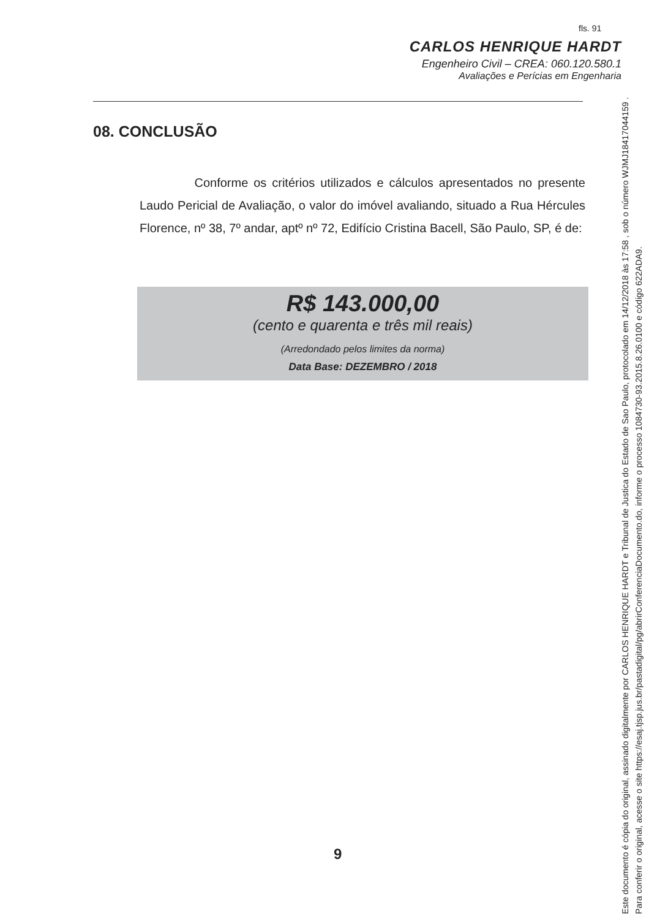fls. 91
CARLOS HENRIQUE HARDT
Engenheiro Civil – CREA: 060.120.580.1
Avaliações e Perícias em Engenharia
08. CONCLUSÃO
Conforme os critérios utilizados e cálculos apresentados no presente Laudo Pericial de Avaliação, o valor do imóvel avaliando, situado a Rua Hércules Florence, nº 38, 7º andar, aptº nº 72, Edifício Cristina Bacell, São Paulo, SP, é de:
R$ 143.000,00
(cento e quarenta e três mil reais)
(Arredondado pelos limites da norma)
Data Base: DEZEMBRO / 2018
9
Este documento é cópia do original, assinado digitalmente por CARLOS HENRIQUE HARDT e Tribunal de Justica do Estado de Sao Paulo, protocolado em 14/12/2018 às 17:58 , sob o número WJMJ18417044159 .
Para conferir o original, acesse o site https://esaj.tjsp.jus.br/pastadigital/pg/abrirConferenciaDocumento.do, informe o processo 1084730-93.2015.8.26.0100 e código 622ADA9.